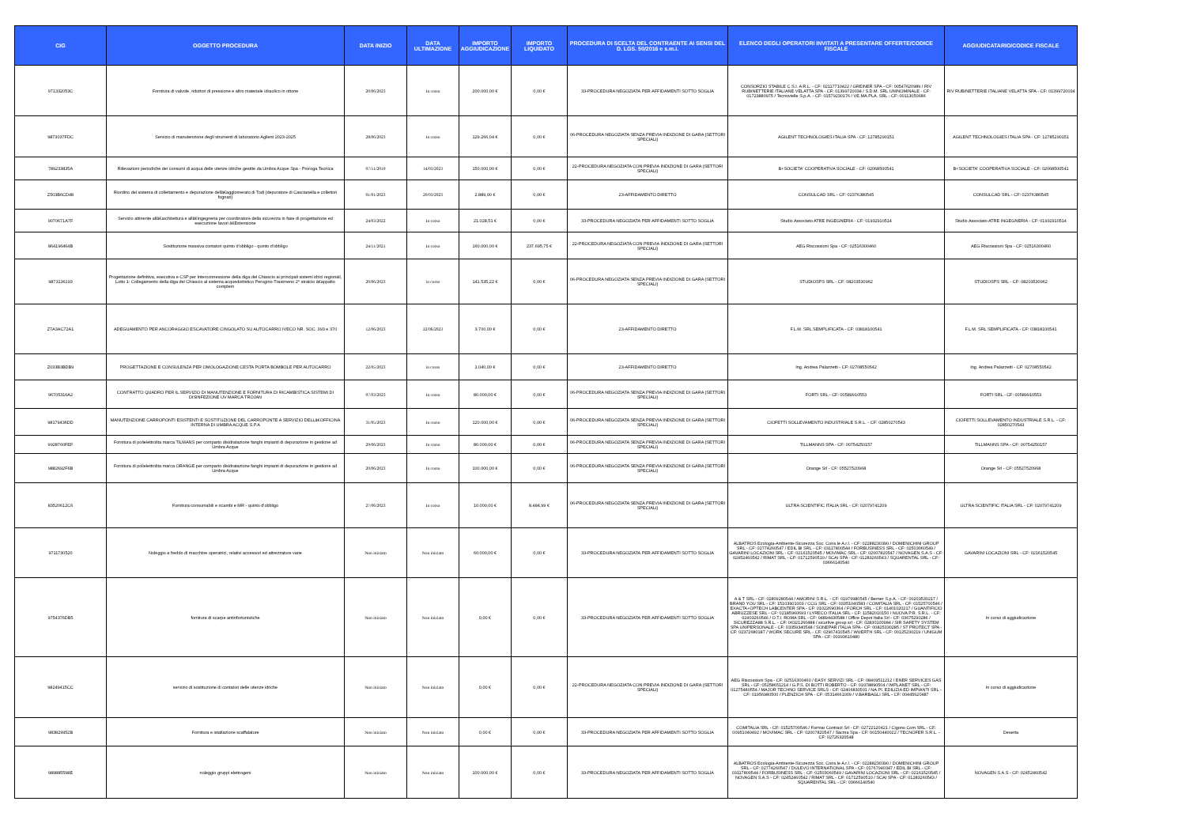| CIG | OGGETTO PROCEDURA | DATA INIZIO | DATA ULTIMAZIONE | IMPORTO AGGIUDICAZIONE | IMPORTO LIQUIDATO | PROCEDURA DI SCELTA DEL CONTRAENTE AI SENSI DEL D. LGS. 50/2016 e s.m.i. | ELENCO DEGLI OPERATORI INVITATI A PRESENTARE OFFERTE/CODICE FISCALE | AGGIUDICATARIO/CODICE FISCALE |
| --- | --- | --- | --- | --- | --- | --- | --- | --- |
| 971332053C | Fornitura di valvole, riduttori di pressione e altro materiale idraulico in ottone | 20/06/2023 | In corso | 200.000,00 € | 0,00 € | 33-PROCEDURA NEGOZIATA PER AFFIDAMENTI SOTTO SOGLIA | CONSORZIO STABILE C.S.I. A R.L. - CF: 02117710422 / GREINER SPA - CF: 00547620989 / RIV RUBINETTERIE ITALIANE VELATTA SPA - CF: 01399720034 / S.D.M. SRL UNINOMINALE - CF: 01723880975 / Tecnovielle S.p.A. - CF: 01579230176 / VE.MA.PLA. SRL - CF: 00113050686 | RIV RUBINETTERIE ITALIANE VELATTA SPA - CF: 01399720034 |
| 9873037FDC | Servizio di manutenzione degli strumenti di laboratorio Agilent 2023-2025 | 28/06/2023 | In corso | 129.266,04 € | 0,00 € | 06-PROCEDURA NEGOZIATA SENZA PREVIA INDIZIONE DI GARA (SETTORI SPECIALI) | AGILENT TECHNOLOGIES ITALIA SPA - CF: 12785290151 | AGILENT TECHNOLOGIES ITALIA SPA - CF: 12785290151 |
| 789233835A | Riilevazioni periodiche dei consumi di acqua delle utenze idriche gestite da Umbra Acque Spa - Proroga Tecnica | 07/11/2019 | 14/03/2023 | 150.000,00 € | 0,00 € | 22-PROCEDURA NEGOZIATA CON PREVIA INDIZIONE DI GARA (SETTORI SPECIALI) | B+SOCIETA' COOPERATIVA SOCIALE - CF: 02068500541 | B+SOCIETA' COOPERATIVA SOCIALE - CF: 02068500541 |
| Z503B6CD48 | Riordino del sistema di collettamento e depurazione dellâ€agglomerato di Todi (depuratore di Cascianella e collettori fognari) | 01/01/2023 | 20/03/2023 | 2.889,00 € | 0,00 € | 23-AFFIDAMENTO DIRETTO | CONSULCAD SRL - CF: 02376380545 | CONSULCAD SRL - CF: 02376380545 |
| 9070671A7F | Servizio attinente allâ€architettura e allâ€ingegneria per coordinatore della sicurezza in fase di progettazione ed esecuzione lavori â€Estensione | 24/03/2022 | In corso | 21.028,51 € | 0,00 € | 33-PROCEDURA NEGOZIATA PER AFFIDAMENTI SOTTO SOGLIA | Studio Associato ATRE INGEGNERIA - CF: 01932910514 | Studio Associato ATRE INGEGNERIA - CF: 01932910514 |
| 864196464B | Sostituzione massiva contatori quinto d'obbligo - quinto d'obbligo | 24/11/2021 | In corso | 160.000,00 € | 237.695,75 € | 22-PROCEDURA NEGOZIATA CON PREVIA INDIZIONE DI GARA (SETTORI SPECIALI) | AEG Riscossioni Spa - CF: 02516300460 | AEG Riscossioni Spa - CF: 02516300460 |
| 9873136193 | Progettazione definitiva, esecutiva e CSP per Interconnessione della diga del Chiascio ai principali sistemi idrici regionali, Lotto 1: Collegamento della diga del Chiascio al sistema acquedottistico Perugino-Trasimeno 2^ stralcio â€appalto complem | 20/06/2023 | in corso | 141.535,22 € | 0,00 € | 06-PROCEDURA NEGOZIATA SENZA PREVIA INDIZIONE DI GARA (SETTORI SPECIALI) | STUDIOSPS SRL - CF: 08203530962 | STUDIOSPS SRL - CF: 08203530962 |
| Z7A3AC72A1 | ADEGUAMENTO PER ANCORAGGIO ESCAVATORE CINGOLATO SU AUTOCARRO IVECO NR. SOC. 393 e 370 | 12/06/2023 | 22/06/2023 | 3.700,00 € | 0,00 € | 23-AFFIDAMENTO DIRETTO | F.L.M. SRL SEMPLIFICATA - CF: 03818100541 | F.L.M. SRL SEMPLIFICATA - CF: 03818100541 |
| Z033B3BDB9 | PROGETTAZIONE E CONSULENZA PER OMOLOGAZIONE CESTA PORTA BOMBOLE PER AUTOCARRO | 22/05/2023 | in corso | 1.040,00 € | 0,00 € | 23-AFFIDAMENTO DIRETTO | Ing. Andrea Palazzetti - CF: 02708550542 | Ing. Andrea Palazzetti - CF: 02708550542 |
| 96705316A2 | CONTRATTO QUADRO PER IL SERVIZIO DI MANUTENZIONE E FORNITURA DI RICAMBISTICA SISTEMI DI DISINFEZIONE UV MARCA TROJAN | 07/03/2023 | In corso | 80.000,00 € | 0,00 € | 06-PROCEDURA NEGOZIATA SENZA PREVIA INDIZIONE DI GARA (SETTORI SPECIALI) | FORTI SRL - CF: 00589910553 | FORTI SRL - CF: 00589910553 |
| 98179436DD | MANUTENZIONE CARROPONTI ESISTENTI E SOSTITUZIONE DEL CARROPONTE A SERVIZIO DELLâ€OFFICINA INTERNA DI UMBRA ACQUE S.P.A | 31/05/2023 | In corso | 120.000,00 € | 0,00 € | 06-PROCEDURA NEGOZIATA SENZA PREVIA INDIZIONE DI GARA (SETTORI SPECIALI) | CIOFETTI SOLLEVAMENTO INDUSTRIALE S.R.L. - CF: 02850270543 | CIOFETTI SOLLEVAMENTO INDUSTRIALE S.R.L. - CF: 02850270543 |
| 9928760FEF | Fornitura di polielettrolita marca TILMANS per comparto disidratazione fanghi impianti di depurazione in gestione ad Umbra Acque | 29/06/2023 | In corso | 80.000,00 € | 0,00 € | 06-PROCEDURA NEGOZIATA SENZA PREVIA INDIZIONE DI GARA (SETTORI SPECIALI) | TILLMANNS SPA - CF: 00754250157 | TILLMANNS SPA - CF: 00754250157 |
| 9882692F6B | Fornitura di polielettrolita marca ORANGE per comparto disidratazione fanghi impianti di depurazione in gestione ad Umbra Acque | 20/06/2023 | In corso | 100.000,00 € | 0,00 € | 06-PROCEDURA NEGOZIATA SENZA PREVIA INDIZIONE DI GARA (SETTORI SPECIALI) | Orange Srl - CF: 05527520968 | Orange Srl - CF: 05527520968 |
| 83520612C6 | Fornitura consumabili e ricambi e MR - quinto d'obbligo | 27/06/2023 | In corso | 10.000,00 € | 8.484,99 € | 06-PROCEDURA NEGOZIATA SENZA PREVIA INDIZIONE DI GARA (SETTORI SPECIALI) | ULTRA SCIENTIFIC ITALIA SRL - CF: 02079741209 | ULTRA SCIENTIFIC ITALIA SRL - CF: 02079741209 |
| 9711730520 | Noleggio a freddo di macchine operatrici, relativi accessori ed attrezzature varie | Non iniziato | Non iniziato | 60.000,00 € | 0,00 € | 33-PROCEDURA NEGOZIATA PER AFFIDAMENTI SOTTO SOGLIA | ALBATROS Ecologia-Ambiente-Sicurezza Soc. Cons.le A.r.l. - CF: 02288230390 / DOMENICHINI GROUP SRL - CF: 02774260547 / EDIL BI SRL - CF: 03117800544 / FORBUSINESS SRL - CF: 02503060549 / GAVARINI LOCAZIONI SRL - CF: 02161520545 / MOVIMAC SRL - CF: 02007820547 / NOVAGEN S.A.S - CF: 02452460542 / RIMAT SRL - CF: 01712590510 / SCAI SPA - CF: 01283260543 / SQUARENTAL SRL - CF: 03666140540 | GAVARINI LOCAZIONI SRL - CF: 02161520545 |
| 9754376DB5 | fornitura di scarpe antinfortunistiche | Non iniziato | Non iniziato | 0,00 € | 0,00 € | 33-PROCEDURA NEGOZIATA PER AFFIDAMENTI SOTTO SOGLIA | A & T SRL - CF: 02809280544 / AMORINI S.R.L. - CF: 01979980545 / Berner S.p.A. - CF: 00203530217 / BRAND YOU SRL - CF: 15103901003 / CCG SRL - CF: 03351040583 / COMITALIA SRL - CF: 01525700546 / EXACTA+OPTECH LABCENTER SPA - CF: 01022690364 / FORCH SRL - CF: 01401020217 / GUANTIFICIO ABRUZZESE SRL - CF: 02185960693 / LYRECO ITALIA SRL - CF: 11582010150 / NUOVA P.R. S.R.L. - CF: 02403260546 / O.T.I. ROMA SRL - CF: 04894430588 / Office Depot Italia Srl - CF: 03675290286 / SICUREZZA88 S.R.L. - CF: 06321260488 / sicurlive group srl - CF: 02830100984 / SIR SAFETY SYSTEM SPA UNIPERSONALE - CF: 03359340548 / SONEPAR ITALIA SPA - CF: 00825330285 / ST PROTECT SPA - CF: 02372680187 / WORK SECURE SRL - CF: 02967410545 / WUERTH SRL - CF: 00125230219 / UNIGUM SPA - CF: 00393610480 | In corso di aggiudicazione |
| 98249415CC | servizio di sostituzione di contatori delle utenze idriche | Non iniziato | Non iniziato | 0,00 € | 0,00 € | 22-PROCEDURA NEGOZIATA CON PREVIA INDIZIONE DI GARA (SETTORI SPECIALI) | AEG Riscossioni Spa - CF: 02516300460 / EASY SERVIZI SRL - CF: 08409511212 / ENER SERVICES GAS SRL - CF: 05258651214 / G.P.S. DI BOTTI ROBERTO - CF: 01078890504 / IMPLANET SRL - CF: 01275480554 / MAJOR TECHNO SERVICE SRLS - CF: 02406830501 / NA.PI. EDILIZIA ED IMPIANTI SRL - CF: 01956980500 / PLENZICH SPA - CF: 05314661009 / V.BARBAGLI SRL - CF: 00445620487 | In corso di aggiudicazione |
| 983829952B | Fornitura e istallazione scaffalature | Non iniziato | Non iniziato | 0,00 € | 0,00 € | 33-PROCEDURA NEGOZIATA PER AFFIDAMENTI SOTTO SOGLIA | COMITALIA SRL - CF: 01525700546 / Formar Contract Srl - CF: 02722120421 / Cigono Com SRL - CF: 00951040492 / MOVIMAC SRL - CF: 02007820547 / Sacma Spa - CF: 00150440022 / TECNOFER S.R.L. - CF: 02726320548 | Deserta |
| 989885598E | noleggio gruppi elettrogeni | Non iniziato | Non iniziato | 100.000,00 € | 0,00 € | 33-PROCEDURA NEGOZIATA PER AFFIDAMENTI SOTTO SOGLIA | ALBATROS Ecologia-Ambiente-Sicurezza Soc. Cons.le A.r.l. - CF: 02288230390 / DOMENICHINI GROUP SRL - CF: 02774260547 / DULEVO INTERNATIONAL SPA - CF: 01767940347 / EDIL BI SRL - CF: 03117800544 / FORBUSINESS SRL - CF: 02503060549 / GAVARINI LOCAZIONI SRL - CF: 02161520545 / NOVAGEN S.A.S - CF: 02452460542 / RIMAT SRL - CF: 01712590510 / SCAI SPA - CF: 01283260543 / SQUARENTAL SRL - CF: 03666140540 | NOVAGEN S.A.S - CF: 02452460542 |